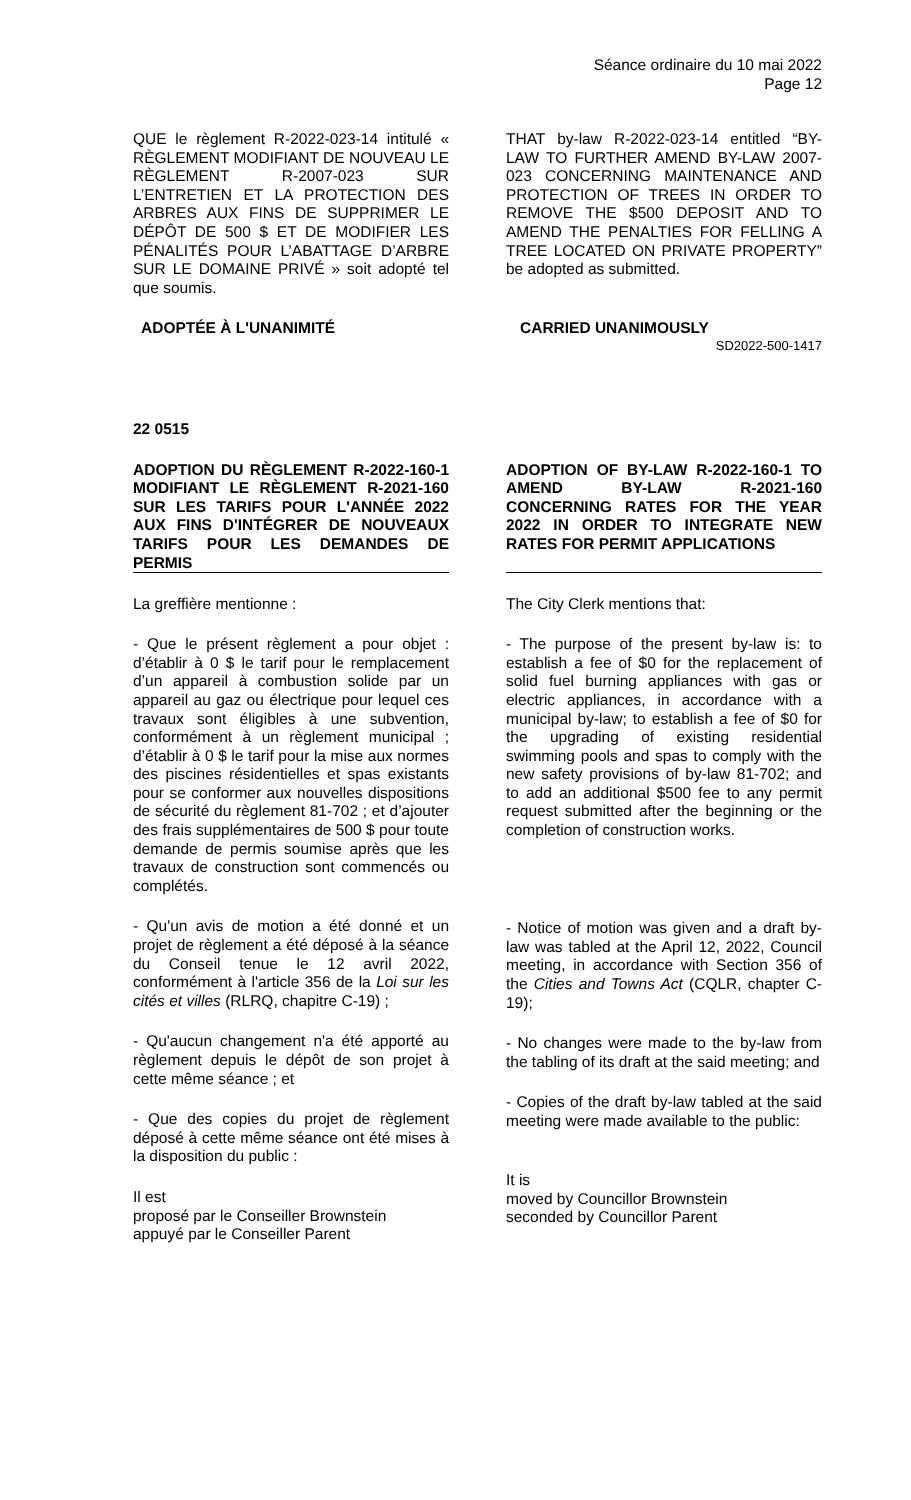Séance ordinaire du 10 mai 2022
Page 12
QUE le règlement R-2022-023-14 intitulé « RÈGLEMENT MODIFIANT DE NOUVEAU LE RÈGLEMENT R-2007-023 SUR L’ENTRETIEN ET LA PROTECTION DES ARBRES AUX FINS DE SUPPRIMER LE DÉPÔT DE 500 $ ET DE MODIFIER LES PÉNALITÉS POUR L’ABATTAGE D’ARBRE SUR LE DOMAINE PRIVÉ » soit adopté tel que soumis.
ADOPTÉE À L'UNANIMITÉ
THAT by-law R-2022-023-14 entitled “BY-LAW TO FURTHER AMEND BY-LAW 2007-023 CONCERNING MAINTENANCE AND PROTECTION OF TREES IN ORDER TO REMOVE THE $500 DEPOSIT AND TO AMEND THE PENALTIES FOR FELLING A TREE LOCATED ON PRIVATE PROPERTY” be adopted as submitted.
CARRIED UNANIMOUSLY
SD2022-500-1417
22 0515
ADOPTION DU RÈGLEMENT R-2022-160-1 MODIFIANT LE RÈGLEMENT R-2021-160 SUR LES TARIFS POUR L'ANNÉE 2022 AUX FINS D'INTÉGRER DE NOUVEAUX TARIFS POUR LES DEMANDES DE PERMIS
ADOPTION OF BY-LAW R-2022-160-1 TO AMEND BY-LAW R-2021-160 CONCERNING RATES FOR THE YEAR 2022 IN ORDER TO INTEGRATE NEW RATES FOR PERMIT APPLICATIONS
La greffière mentionne :
- Que le présent règlement a pour objet : d’établir à 0 $ le tarif pour le remplacement d’un appareil à combustion solide par un appareil au gaz ou électrique pour lequel ces travaux sont éligibles à une subvention, conformément à un règlement municipal ; d’établir à 0 $ le tarif pour la mise aux normes des piscines résidentielles et spas existants pour se conformer aux nouvelles dispositions de sécurité du règlement 81-702 ; et d’ajouter des frais supplémentaires de 500 $ pour toute demande de permis soumise après que les travaux de construction sont commencés ou complétés.
- Qu'un avis de motion a été donné et un projet de règlement a été déposé à la séance du Conseil tenue le 12 avril 2022, conformément à l'article 356 de la Loi sur les cités et villes (RLRQ, chapitre C-19) ;
- Qu'aucun changement n'a été apporté au règlement depuis le dépôt de son projet à cette même séance ; et
- Que des copies du projet de règlement déposé à cette même séance ont été mises à la disposition du public :
Il est
proposé par le Conseiller Brownstein
appuyé par le Conseiller Parent
The City Clerk mentions that:
- The purpose of the present by-law is: to establish a fee of $0 for the replacement of solid fuel burning appliances with gas or electric appliances, in accordance with a municipal by-law; to establish a fee of $0 for the upgrading of existing residential swimming pools and spas to comply with the new safety provisions of by-law 81-702; and to add an additional $500 fee to any permit request submitted after the beginning or the completion of construction works.
- Notice of motion was given and a draft by-law was tabled at the April 12, 2022, Council meeting, in accordance with Section 356 of the Cities and Towns Act (CQLR, chapter C-19);
- No changes were made to the by-law from the tabling of its draft at the said meeting; and
- Copies of the draft by-law tabled at the said meeting were made available to the public:
It is
moved by Councillor Brownstein
seconded by Councillor Parent